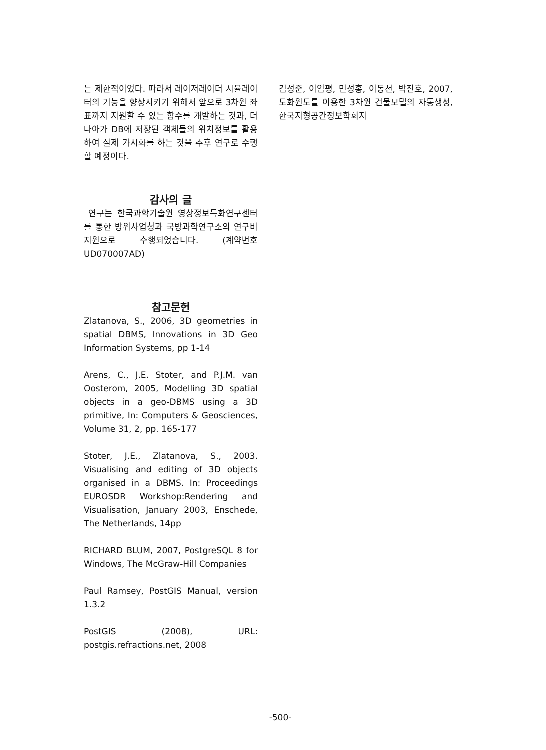는 제한적이었다. 따라서 레이저레이더 시뮬레이터의 기능을 향상시키기 위해서 앞으로 3차원 좌표까지 지원할 수 있는 함수를 개발하는 것과, 더 나아가 DB에 저장된 객체들의 위치정보를 활용하여 실제 가시화를 하는 것을 추후 연구로 수행할 예정이다.
감사의 글
연구는 한국과학기술원 영상정보특화연구센터를 통한 방위사업청과 국방과학연구소의 연구비 지원으로 수행되었습니다. (계약번호 UD070007AD)
참고문헌
Zlatanova, S., 2006, 3D geometries in spatial DBMS, Innovations in 3D Geo Information Systems, pp 1-14
Arens, C., J.E. Stoter, and P.J.M. van Oosterom, 2005, Modelling 3D spatial objects in a geo-DBMS using a 3D primitive, In: Computers & Geosciences, Volume 31, 2, pp. 165-177
Stoter, J.E., Zlatanova, S., 2003. Visualising and editing of 3D objects organised in a DBMS. In: Proceedings EUROSDR Workshop:Rendering and Visualisation, January 2003, Enschede, The Netherlands, 14pp
RICHARD BLUM, 2007, PostgreSQL 8 for Windows, The McGraw-Hill Companies
Paul Ramsey, PostGIS Manual, version 1.3.2
PostGIS (2008), URL: postgis.refractions.net, 2008
김성준, 이임평, 민성홍, 이동천, 박진호, 2007, 도화원도를 이용한 3차원 건물모델의 자동생성, 한국지형공간정보학회지
-500-